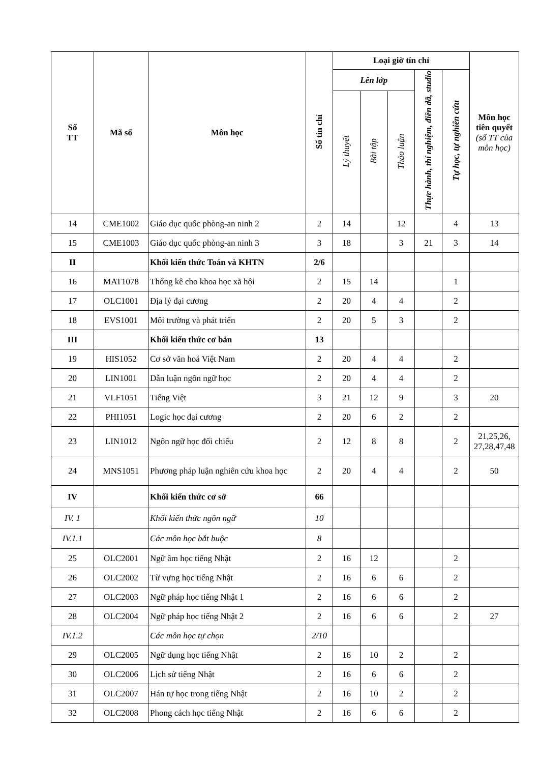| Số TT | Mã số | Môn học | Số tín chỉ | Loại giờ tín chỉ | | | | | Môn học tiên quyết (số TT của môn học) |
| --- | --- | --- | --- | --- | --- | --- | --- | --- | --- |
| | | | | Lên lớp | | | Thực hành, thí nghiệm, điền dã, studio | Tự học, tự nghiên cứu | |
| | | | | Lý thuyết | Bài tập | Thảo luận | | | |
| 14 | CME1002 | Giáo dục quốc phòng-an ninh 2 | 2 | 14 | | 12 | | 4 | 13 |
| 15 | CME1003 | Giáo dục quốc phòng-an ninh 3 | 3 | 18 | | 3 | 21 | 3 | 14 |
| II | | Khối kiến thức Toán và KHTN | 2/6 | | | | | | |
| 16 | MAT1078 | Thống kê cho khoa học xã hội | 2 | 15 | 14 | | | 1 | |
| 17 | OLC1001 | Địa lý đại cương | 2 | 20 | 4 | 4 | | 2 | |
| 18 | EVS1001 | Môi trường và phát triển | 2 | 20 | 5 | 3 | | 2 | |
| III | | Khối kiến thức cơ bản | 13 | | | | | | |
| 19 | HIS1052 | Cơ sở văn hoá Việt Nam | 2 | 20 | 4 | 4 | | 2 | |
| 20 | LIN1001 | Dẫn luận ngôn ngữ học | 2 | 20 | 4 | 4 | | 2 | |
| 21 | VLF1051 | Tiếng Việt | 3 | 21 | 12 | 9 | | 3 | 20 |
| 22 | PHI1051 | Logic học đại cương | 2 | 20 | 6 | 2 | | 2 | |
| 23 | LIN1012 | Ngôn ngữ học đối chiếu | 2 | 12 | 8 | 8 | | 2 | 21,25,26, 27,28,47,48 |
| 24 | MNS1051 | Phương pháp luận nghiên cứu khoa học | 2 | 20 | 4 | 4 | | 2 | 50 |
| IV | | Khối kiến thức cơ sở | 66 | | | | | | |
| IV. 1 | | Khối kiến thức ngôn ngữ | 10 | | | | | | |
| IV.1.1 | | Các môn học bắt buộc | 8 | | | | | | |
| 25 | OLC2001 | Ngữ âm học tiếng Nhật | 2 | 16 | 12 | | | 2 | |
| 26 | OLC2002 | Từ vựng học tiếng Nhật | 2 | 16 | 6 | 6 | | 2 | |
| 27 | OLC2003 | Ngữ pháp học tiếng Nhật 1 | 2 | 16 | 6 | 6 | | 2 | |
| 28 | OLC2004 | Ngữ pháp học tiếng Nhật 2 | 2 | 16 | 6 | 6 | | 2 | 27 |
| IV.1.2 | | Các môn học tự chọn | 2/10 | | | | | | |
| 29 | OLC2005 | Ngữ dụng học tiếng Nhật | 2 | 16 | 10 | 2 | | 2 | |
| 30 | OLC2006 | Lịch sử tiếng Nhật | 2 | 16 | 6 | 6 | | 2 | |
| 31 | OLC2007 | Hán tự học trong tiếng Nhật | 2 | 16 | 10 | 2 | | 2 | |
| 32 | OLC2008 | Phong cách học tiếng Nhật | 2 | 16 | 6 | 6 | | 2 | |